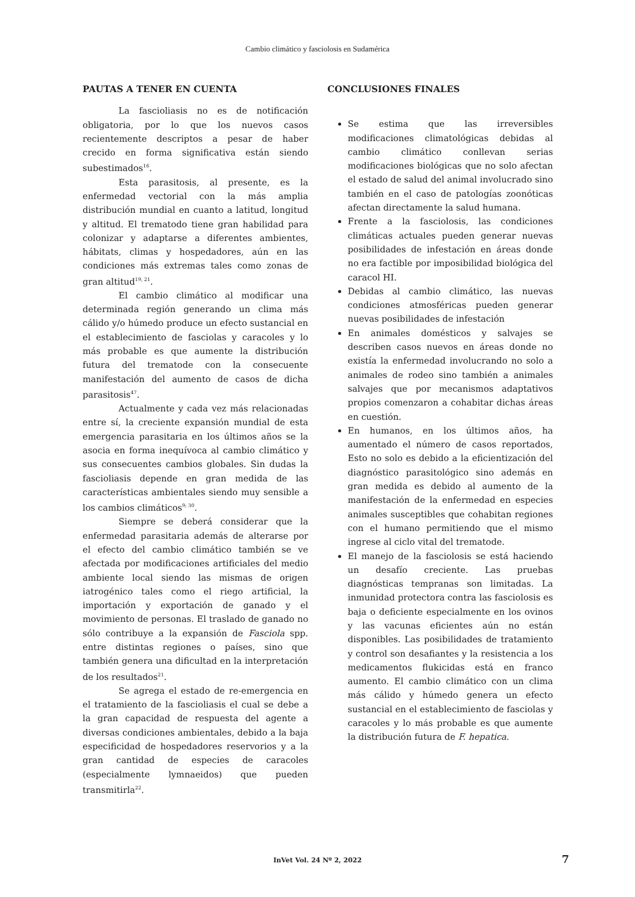Cambio climático y fasciolosis en Sudamérica
PAUTAS A TENER EN CUENTA
La fascioliasis no es de notificación obligatoria, por lo que los nuevos casos recientemente descriptos a pesar de haber crecido en forma significativa están siendo subestimados<sup>16</sup>.
Esta parasitosis, al presente, es la enfermedad vectorial con la más amplia distribución mundial en cuanto a latitud, longitud y altitud. El trematodo tiene gran habilidad para colonizar y adaptarse a diferentes ambientes, hábitats, climas y hospedadores, aún en las condiciones más extremas tales como zonas de gran altitud<sup>19, 21</sup>.
El cambio climático al modificar una determinada región generando un clima más cálido y/o húmedo produce un efecto sustancial en el establecimiento de fasciolas y caracoles y lo más probable es que aumente la distribución futura del trematode con la consecuente manifestación del aumento de casos de dicha parasitosis<sup>47</sup>.
Actualmente y cada vez más relacionadas entre sí, la creciente expansión mundial de esta emergencia parasitaria en los últimos años se la asocia en forma inequívoca al cambio climático y sus consecuentes cambios globales. Sin dudas la fascioliasis depende en gran medida de las características ambientales siendo muy sensible a los cambios climáticos<sup>9; 30</sup>.
Siempre se deberá considerar que la enfermedad parasitaria además de alterarse por el efecto del cambio climático también se ve afectada por modificaciones artificiales del medio ambiente local siendo las mismas de origen iatrogénico tales como el riego artificial, la importación y exportación de ganado y el movimiento de personas. El traslado de ganado no sólo contribuye a la expansión de Fasciola spp. entre distintas regiones o países, sino que también genera una dificultad en la interpretación de los resultados<sup>21</sup>.
Se agrega el estado de re-emergencia en el tratamiento de la fascioliasis el cual se debe a la gran capacidad de respuesta del agente a diversas condiciones ambientales, debido a la baja especificidad de hospedadores reservorios y a la gran cantidad de especies de caracoles (especialmente lymnaeidos) que pueden transmitirla<sup>22</sup>.
CONCLUSIONES FINALES
Se estima que las irreversibles modificaciones climatológicas debidas al cambio climático conllevan serias modificaciones biológicas que no solo afectan el estado de salud del animal involucrado sino también en el caso de patologías zoonóticas afectan directamente la salud humana.
Frente a la fasciolosis, las condiciones climáticas actuales pueden generar nuevas posibilidades de infestación en áreas donde no era factible por imposibilidad biológica del caracol HI.
Debidas al cambio climático, las nuevas condiciones atmosféricas pueden generar nuevas posibilidades de infestación
En animales domésticos y salvajes se describen casos nuevos en áreas donde no existía la enfermedad involucrando no solo a animales de rodeo sino también a animales salvajes que por mecanismos adaptativos propios comenzaron a cohabitar dichas áreas en cuestión.
En humanos, en los últimos años, ha aumentado el número de casos reportados, Esto no solo es debido a la eficientización del diagnóstico parasitológico sino además en gran medida es debido al aumento de la manifestación de la enfermedad en especies animales susceptibles que cohabitan regiones con el humano permitiendo que el mismo ingrese al ciclo vital del trematode.
El manejo de la fasciolosis se está haciendo un desafío creciente. Las pruebas diagnósticas tempranas son limitadas. La inmunidad protectora contra las fasciolosis es baja o deficiente especialmente en los ovinos y las vacunas eficientes aún no están disponibles. Las posibilidades de tratamiento y control son desafiantes y la resistencia a los medicamentos flukicidas está en franco aumento. El cambio climático con un clima más cálido y húmedo genera un efecto sustancial en el establecimiento de fasciolas y caracoles y lo más probable es que aumente la distribución futura de F. hepatica.
InVet Vol. 24 Nº 2, 2022
7